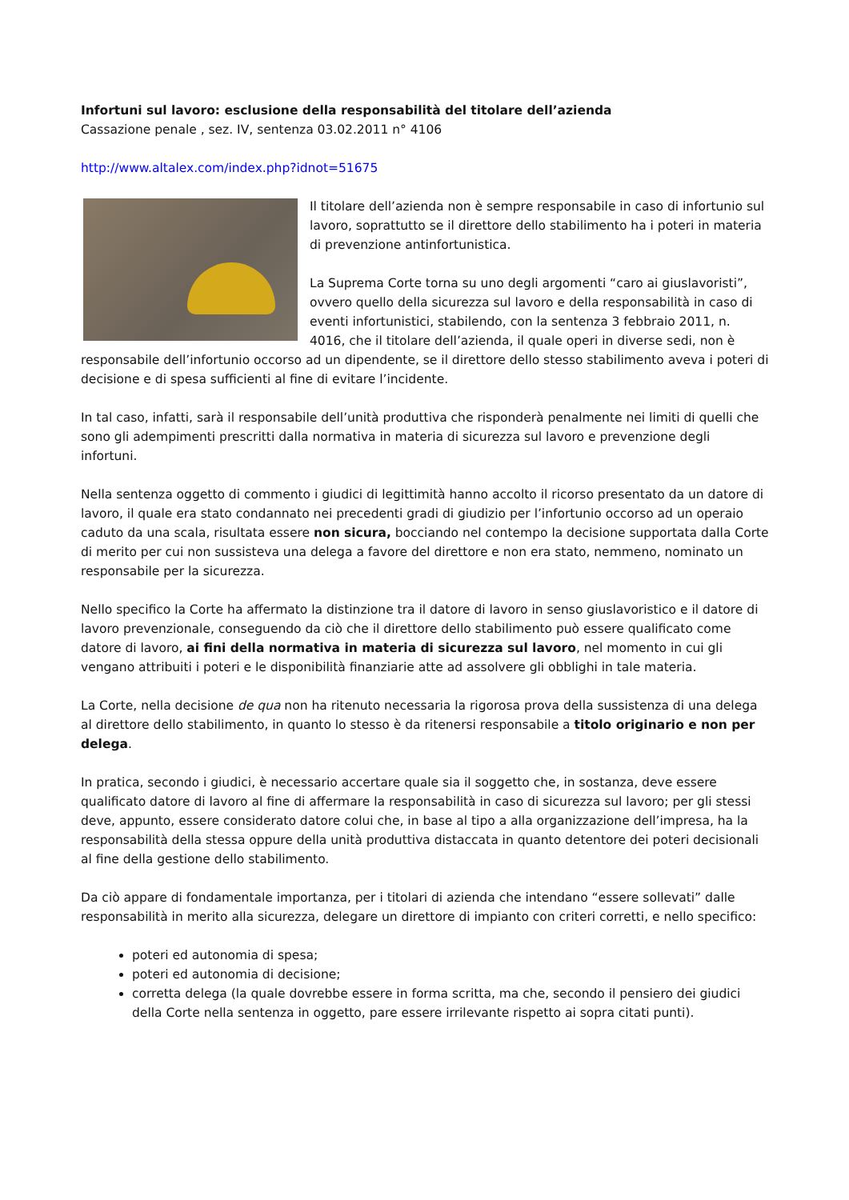Infortuni sul lavoro: esclusione della responsabilità del titolare dell’azienda
Cassazione penale , sez. IV, sentenza 03.02.2011 n° 4106
http://www.altalex.com/index.php?idnot=51675
Il titolare dell’azienda non è sempre responsabile in caso di infortunio sul lavoro, soprattutto se il direttore dello stabilimento ha i poteri in materia di prevenzione antinfortunistica.
La Suprema Corte torna su uno degli argomenti “caro ai giuslavoristi”, ovvero quello della sicurezza sul lavoro e della responsabilità in caso di eventi infortunistici, stabilendo, con la sentenza 3 febbraio 2011, n. 4016, che il titolare dell’azienda, il quale operi in diverse sedi, non è responsabile dell’infortunio occorso ad un dipendente, se il direttore dello stesso stabilimento aveva i poteri di decisione e di spesa sufficienti al fine di evitare l’incidente.
In tal caso, infatti, sarà il responsabile dell’unità produttiva che risponderà penalmente nei limiti di quelli che sono gli adempimenti prescritti dalla normativa in materia di sicurezza sul lavoro e prevenzione degli infortuni.
Nella sentenza oggetto di commento i giudici di legittimità hanno accolto il ricorso presentato da un datore di lavoro, il quale era stato condannato nei precedenti gradi di giudizio per l’infortunio occorso ad un operaio caduto da una scala, risultata essere non sicura, bocciando nel contempo la decisione supportata dalla Corte di merito per cui non sussisteva una delega a favore del direttore e non era stato, nemmeno, nominato un responsabile per la sicurezza.
Nello specifico la Corte ha affermato la distinzione tra il datore di lavoro in senso giuslavoristico e il datore di lavoro prevenzionale, conseguendo da ciò che il direttore dello stabilimento può essere qualificato come datore di lavoro, ai fini della normativa in materia di sicurezza sul lavoro, nel momento in cui gli vengano attribuiti i poteri e le disponibilità finanziarie atte ad assolvere gli obblighi in tale materia.
La Corte, nella decisione de qua non ha ritenuto necessaria la rigorosa prova della sussistenza di una delega al direttore dello stabilimento, in quanto lo stesso è da ritenersi responsabile a titolo originario e non per delega.
In pratica, secondo i giudici, è necessario accertare quale sia il soggetto che, in sostanza, deve essere qualificato datore di lavoro al fine di affermare la responsabilità in caso di sicurezza sul lavoro; per gli stessi deve, appunto, essere considerato datore colui che, in base al tipo a alla organizzazione dell’impresa, ha la responsabilità della stessa oppure della unità produttiva distaccata in quanto detentore dei poteri decisionali al fine della gestione dello stabilimento.
Da ciò appare di fondamentale importanza, per i titolari di azienda che intendano “essere sollevati” dalle responsabilità in merito alla sicurezza, delegare un direttore di impianto con criteri corretti, e nello specifico:
poteri ed autonomia di spesa;
poteri ed autonomia di decisione;
corretta delega (la quale dovrebbe essere in forma scritta, ma che, secondo il pensiero dei giudici della Corte nella sentenza in oggetto, pare essere irrilevante rispetto ai sopra citati punti).